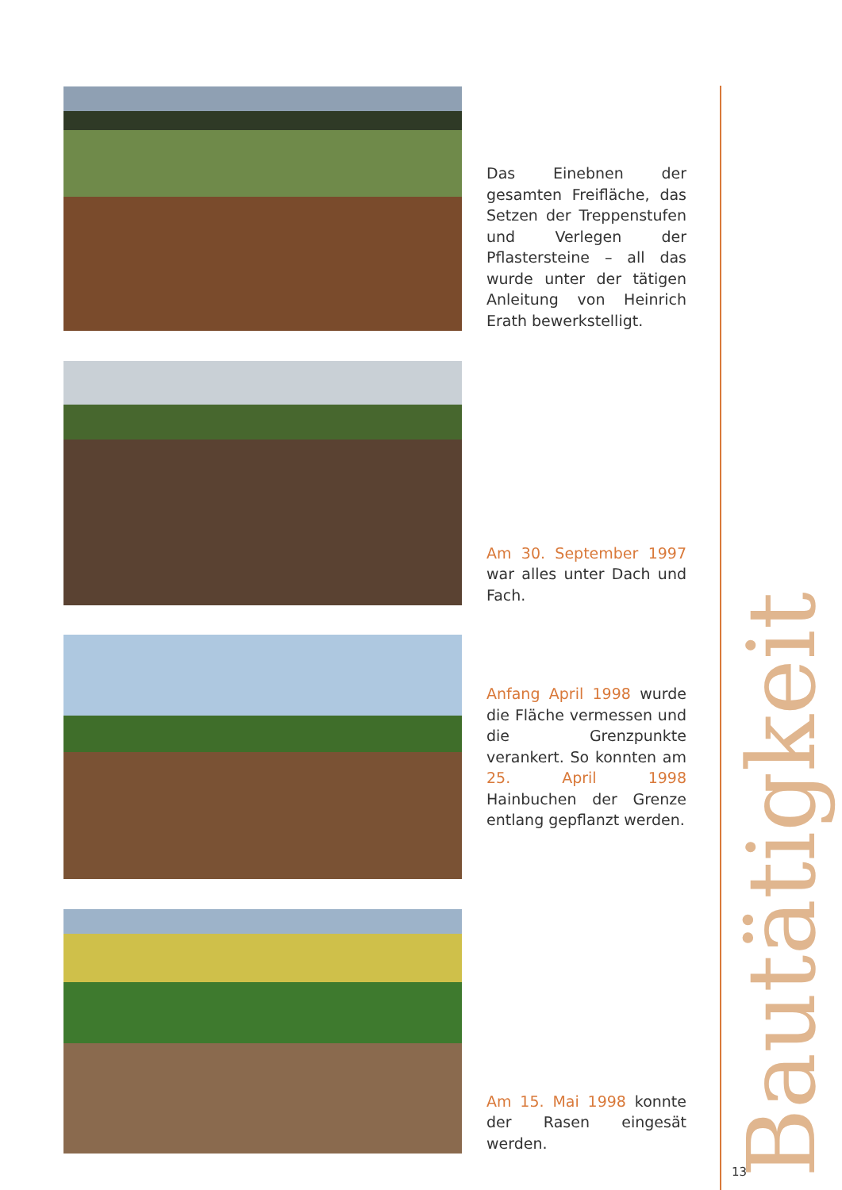Das Einebnen der gesamten Freifläche, das Setzen der Treppenstufen und Verlegen der Pflastersteine – all das wurde unter der tätigen Anleitung von Heinrich Erath bewerkstelligt.
Am 30. September 1997 war alles unter Dach und Fach.
Anfang April 1998 wurde die Fläche vermessen und die Grenzpunkte verankert. So konnten am 25. April 1998 Hainbuchen der Grenze entlang gepflanzt werden.
Am 15. Mai 1998 konnte der Rasen eingesät werden.
Bautätigkeit
13